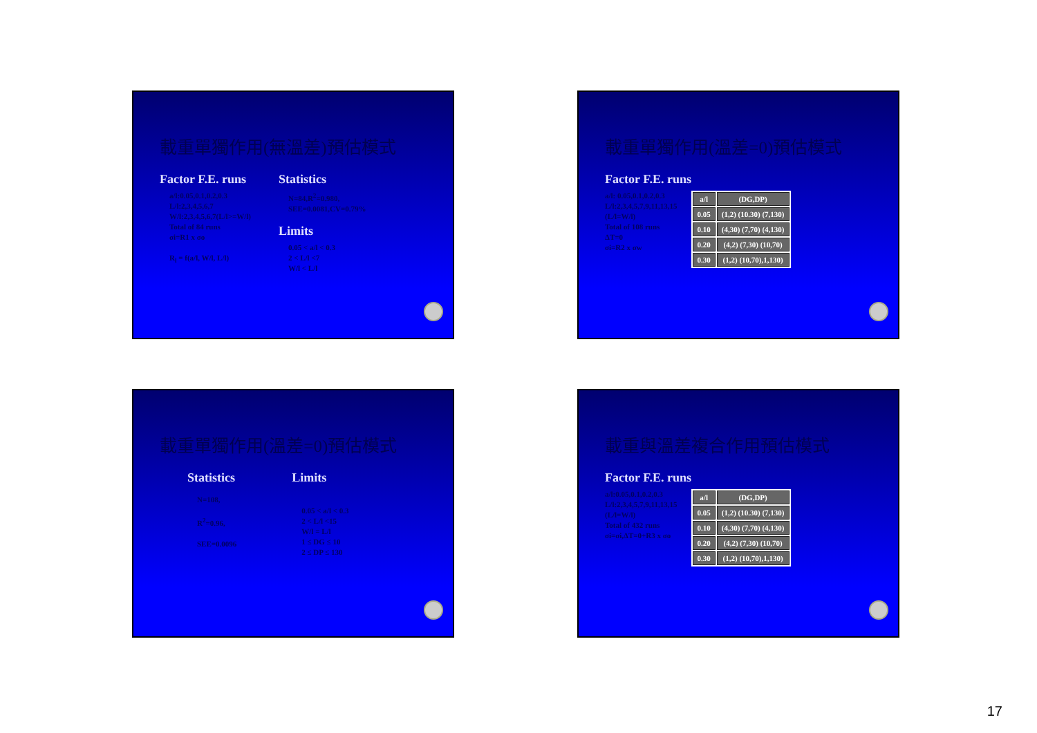載重單獨作用(無溫差)預估模式
Factor F.E. runs
a/l:0.05,0.1,0.2,0.3
L/l:2,3,4,5,6,7
W/l:2,3,4,5,6,7(L/l>=W/l)
Total of 84 runs
σi=R1 x σo
R<sub>l</sub> = f(a/l, W/l, L/l)
Statistics
N=84,R<sup>2</sup>=0.980,
SEE=0.0081,CV=0.79%
Limits
0.05 < a/l < 0.3
2 < L/l <7
W/l < L/l
載重單獨作用(溫差=0)預估模式
Factor F.E. runs
a/l: 0.05,0.1,0.2,0.3
L/l:2,3,4,5,7,9,11,13,15
(L/l=W/l)
Total of 108 runs
ΔT=0
σi=R2 x σw
| a/l | (DG,DP) |
| 0.05 | (1,2) (10.30) (7,130) |
| 0.10 | (4,30) (7,70) (4,130) |
| 0.20 | (4,2) (7,30) (10,70) |
| 0.30 | (1,2) (10,70),1,130) |
載重單獨作用(溫差=0)預估模式
Statistics
N=108,
R<sup>2</sup>=0.96,
SEE=0.0096
Limits
0.05 < a/l < 0.3
2 < L/l <15
W/l = L/l
1 ≤ DG ≤ 10
2 ≤ DP ≤ 130
載重與溫差複合作用預估模式
Factor F.E. runs
a/l:0.05,0.1,0.2,0.3
L/l:2,3,4,5,7,9,11,13,15
(L/l=W/l)
Total of 432 runs
σi=σi,ΔT=0+R3 x σo
| a/l | (DG,DP) |
| 0.05 | (1,2) (10.30) (7,130) |
| 0.10 | (4,30) (7,70) (4,130) |
| 0.20 | (4,2) (7,30) (10,70) |
| 0.30 | (1,2) (10,70),1,130) |
17